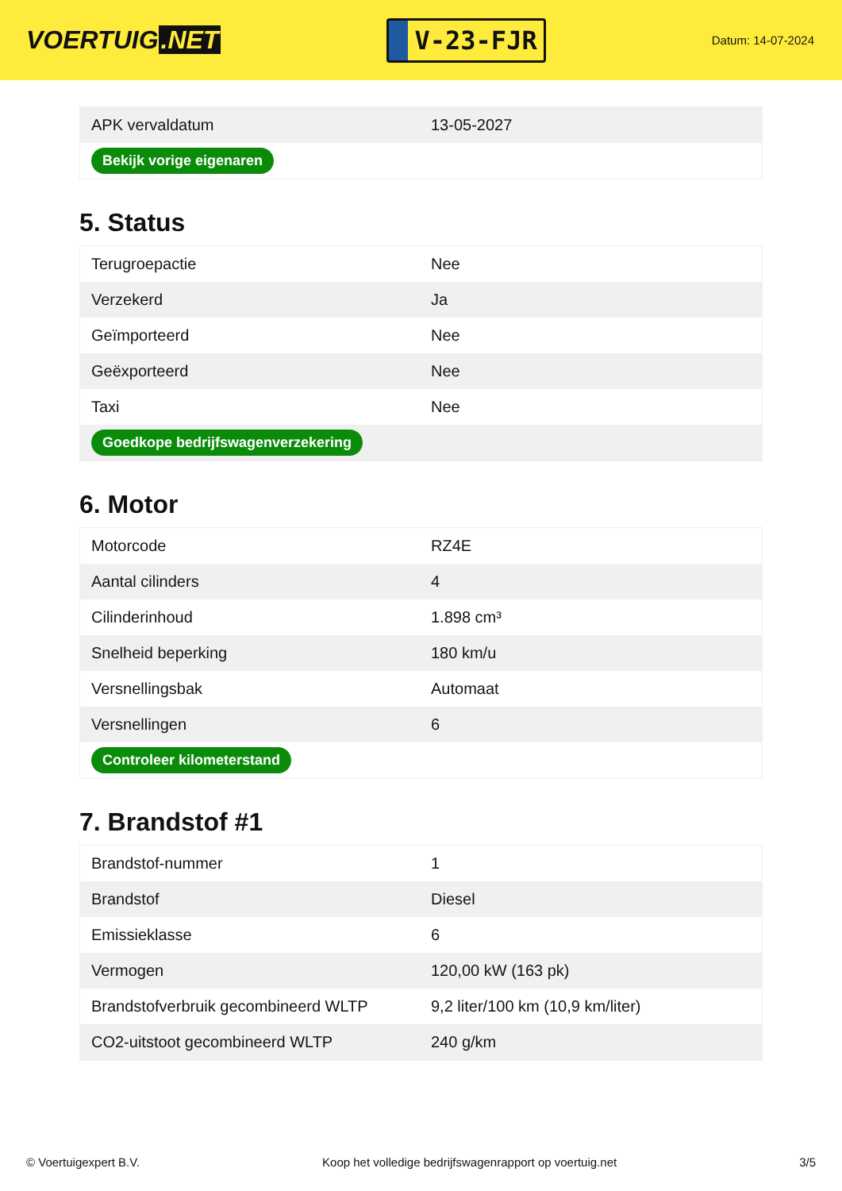VOERTUIG.NET
V-23-FJR
Datum: 14-07-2024
| APK vervaldatum | 13-05-2027 |
| Bekijk vorige eigenaren | |
5. Status
| Terugroepactie | Nee |
| Verzekerd | Ja |
| Geïmporteerd | Nee |
| Geëxporteerd | Nee |
| Taxi | Nee |
| Goedkope bedrijfswagenverzekering | |
6. Motor
| Motorcode | RZ4E |
| Aantal cilinders | 4 |
| Cilinderinhoud | 1.898 cm³ |
| Snelheid beperking | 180 km/u |
| Versnellingsbak | Automaat |
| Versnellingen | 6 |
| Controleer kilometerstand | |
7. Brandstof #1
| Brandstof-nummer | 1 |
| Brandstof | Diesel |
| Emissieklasse | 6 |
| Vermogen | 120,00 kW (163 pk) |
| Brandstofverbruik gecombineerd WLTP | 9,2 liter/100 km (10,9 km/liter) |
| CO2-uitstoot gecombineerd WLTP | 240 g/km |
© Voertuigexpert B.V. Koop het volledige bedrijfswagenrapport op voertuig.net 3/5